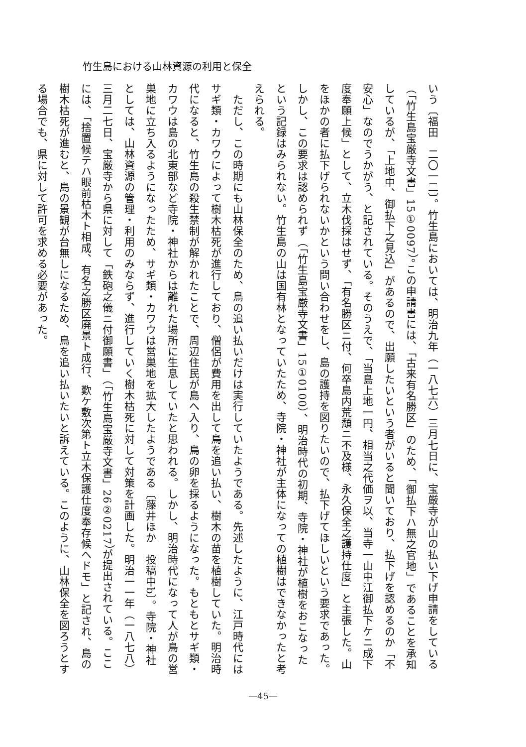竹生島における山林資源の利用と保全
いう〔福田　二〇一二〕。竹生島においては、明治九年（一八七六）三月七日に、宝厳寺が山の払い下げ申請をしている（「竹生島宝厳寺文書」15①0097）。この申請書には、「古来有名勝区」のため、「御払下ハ無之官地」であることを承知しているが、「上地中、御払下之見込」があるので、出願したいという者がいると聞いており、払下げを認めるのか「不安心」なのでうかがう、と記されている。そのうえで、「当島上地一円、相当之代価ヲ以、当寺一山中江御払下ケニ成下度奉願上候」として、立木伐採はせず、「有名勝区ニ付、何卒島内荒頽ニ不及様、永久保全之護持仕度」と主張した。山をほかの者に払下げられないかという問い合わせをし、島の護持を図りたいので、払下げてほしいという要求であった。しかし、この要求は認められず（「竹生島宝厳寺文書」15①0100）、明治時代の初期、寺院・神社が植樹をおこなったという記録はみられない。竹生島の山は国有林となっていたため、寺院・神社が主体になっての植樹はできなかったと考えられる。
　ただし、この時期にも山林保全のため、鳥の追い払いだけは実行していたようである。先述したように、江戸時代にはサギ類・カワウによって樹木枯死が進行しており、僧侶が費用を出して鳥を追い払い、樹木の苗を植樹していた。明治時代になると、竹生島の殺生禁制が解かれたことで、周辺住民が島へ入り、鳥の卵を採るようになった。もともとサギ類・カワウは島の北東部など寺院・神社からは離れた場所に生息していたと思われる。しかし、明治時代になって人が鳥の営巣地に立ち入るようになったため、サギ類・カワウは営巣地を拡大したようである〔藤井ほか　投稿中b〕。寺院・神社としては、山林資源の管理・利用のみならず、進行していく樹木枯死に対して対策を計画した。明治一一年（一八七八）三月二七日、宝厳寺から県に対して「鉄砲之儀ニ付御願書」（「竹生島宝厳寺文書」26②0217）が提出されている。ここには、「捨置候テハ眼前枯木ト相成、有名之勝区廃景ト成行、歎ケ敷次第ト立木保護仕度奉存候ヘドモ」と記され、島の樹木枯死が進むと、島の景観が台無しになるため、鳥を追い払いたいと訴えている。このように、山林保全を図ろうとする場合でも、県に対して許可を求める必要があった。
—45—